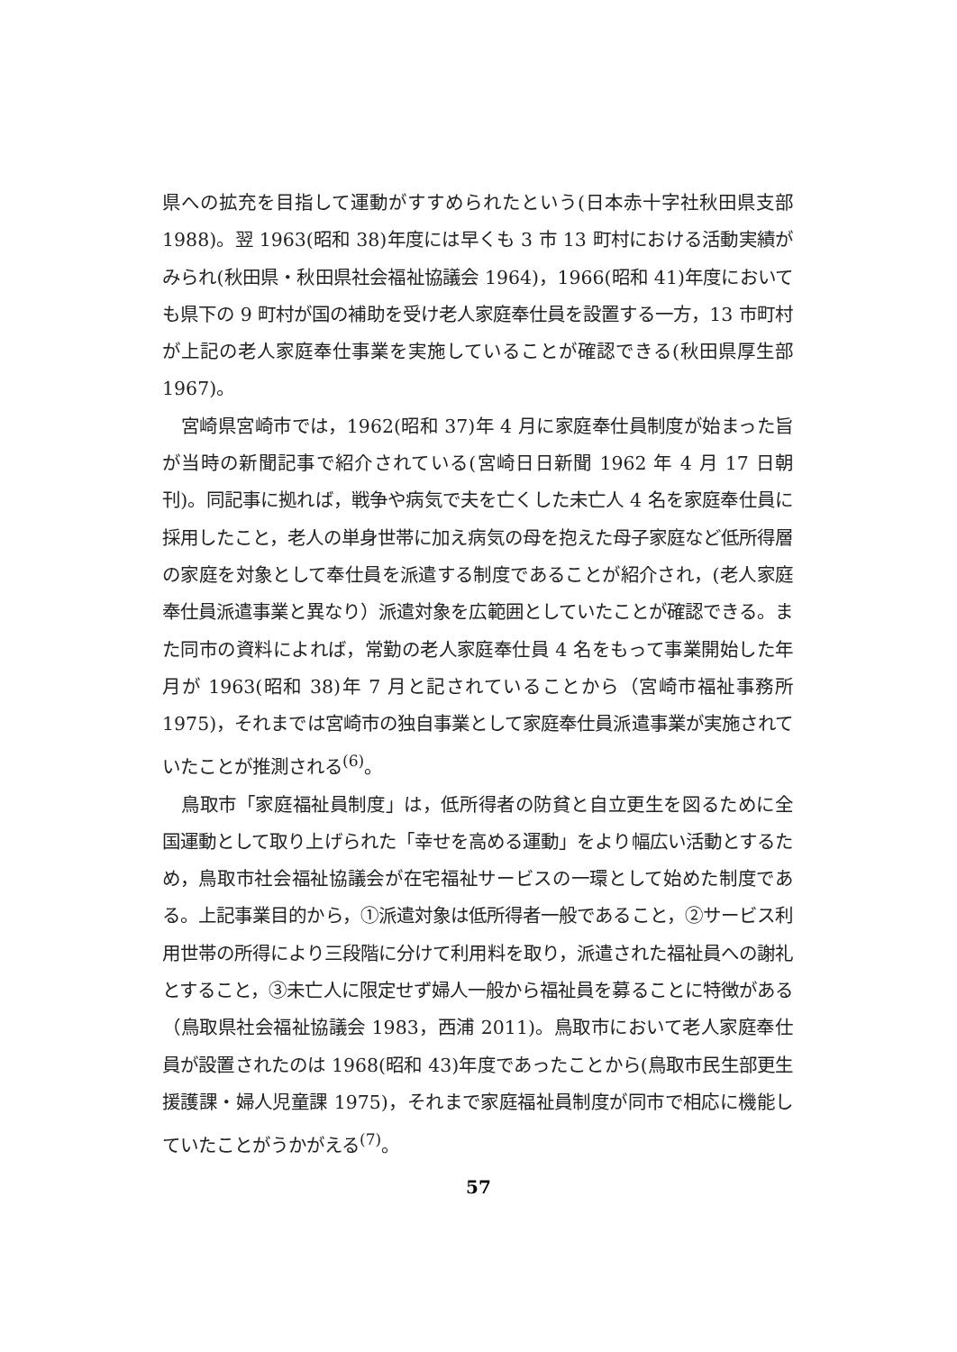県への拡充を目指して運動がすすめられたという(日本赤十字社秋田県支部 1988)。翌 1963(昭和 38)年度には早くも 3 市 13 町村における活動実績がみられ(秋田県・秋田県社会福祉協議会 1964)，1966(昭和 41)年度においても県下の 9 町村が国の補助を受け老人家庭奉仕員を設置する一方，13 市町村が上記の老人家庭奉仕事業を実施していることが確認できる(秋田県厚生部 1967)。
宮崎県宮崎市では，1962(昭和 37)年 4 月に家庭奉仕員制度が始まった旨が当時の新聞記事で紹介されている(宮崎日日新聞 1962 年 4 月 17 日朝刊)。同記事に拠れば，戦争や病気で夫を亡くした未亡人 4 名を家庭奉仕員に採用したこと，老人の単身世帯に加え病気の母を抱えた母子家庭など低所得層の家庭を対象として奉仕員を派遣する制度であることが紹介され，(老人家庭奉仕員派遣事業と異なり）派遣対象を広範囲としていたことが確認できる。また同市の資料によれば，常勤の老人家庭奉仕員 4 名をもって事業開始した年月が 1963(昭和 38)年 7 月と記されていることから（宮崎市福祉事務所 1975)，それまでは宮崎市の独自事業として家庭奉仕員派遣事業が実施されていたことが推測される<sup>(6)</sup>。
鳥取市「家庭福祉員制度」は，低所得者の防貧と自立更生を図るために全国運動として取り上げられた「幸せを高める運動」をより幅広い活動とするため，鳥取市社会福祉協議会が在宅福祉サービスの一環として始めた制度である。上記事業目的から，①派遣対象は低所得者一般であること，②サービス利用世帯の所得により三段階に分けて利用料を取り，派遣された福祉員への謝礼とすること，③未亡人に限定せず婦人一般から福祉員を募ることに特徴がある（鳥取県社会福祉協議会 1983，西浦 2011)。鳥取市において老人家庭奉仕員が設置されたのは 1968(昭和 43)年度であったことから(鳥取市民生部更生援護課・婦人児童課 1975)，それまで家庭福祉員制度が同市で相応に機能していたことがうかがえる<sup>(7)</sup>。
57